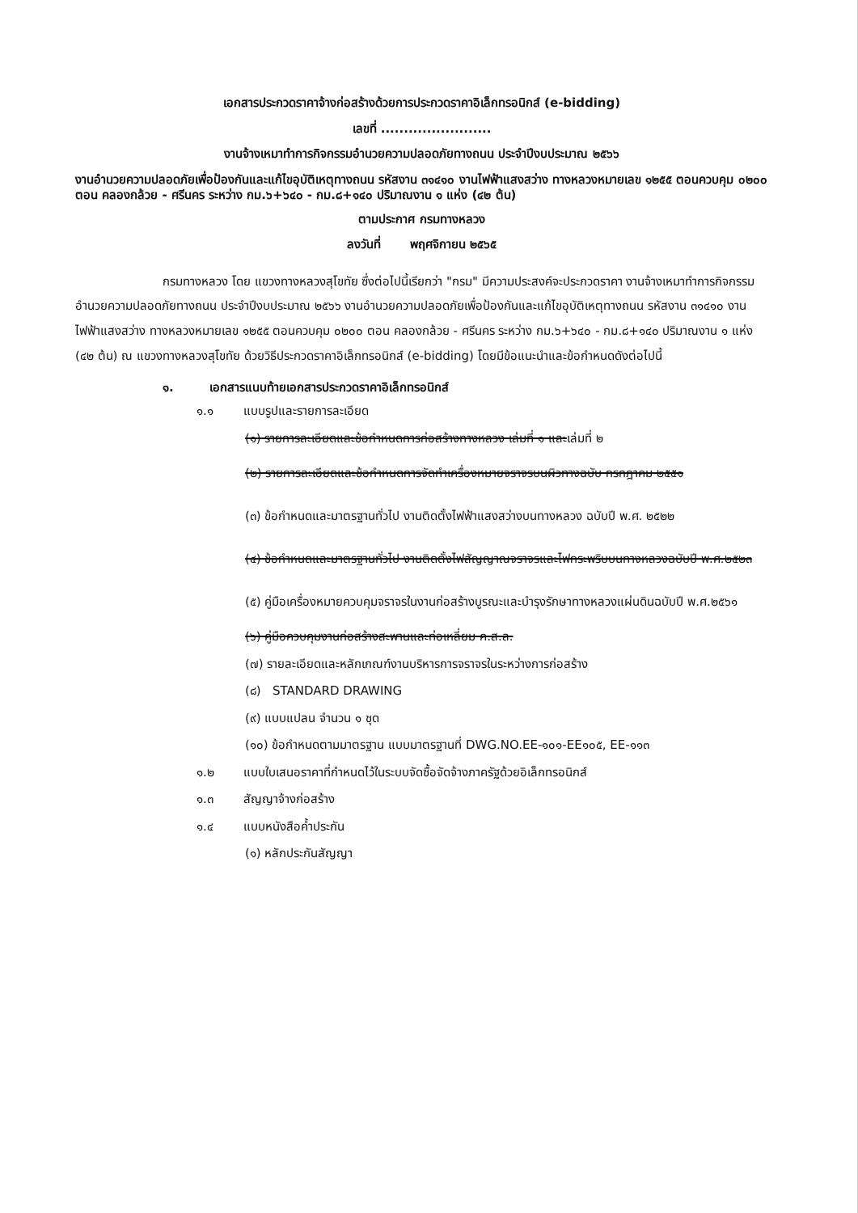เอกสารประกวดราคาจ้างก่อสร้างด้วยการประกวดราคาอิเล็กทรอนิกส์ (e-bidding)
เลขที่ ........................
งานจ้างเหมาทำการกิจกรรมอำนวยความปลอดภัยทางถนน ประจำปีงบประมาณ ๒๕๖๖
งานอำนวยความปลอดภัยเพื่อป้องกันและแก้ไขอุบัติเหตุทางถนน รหัสงาน ๓๑๔๑๐ งานไฟฟ้าแสงสว่าง ทางหลวงหมายเลข ๑๒๕๕ ตอนควบคุม ๐๒๐๐ ตอน คลองกล้วย - ศรีนคร ระหว่าง กม.๖+๖๔๐ - กม.๘+๑๔๐ ปริมาณงาน ๑ แห่ง (๔๒ ต้น)
ตามประกาศ กรมทางหลวง
ลงวันที่ พฤศจิกายน ๒๕๖๕
กรมทางหลวง โดย แขวงทางหลวงสุโขทัย ซึ่งต่อไปนี้เรียกว่า "กรม" มีความประสงค์จะประกวดราคา งานจ้างเหมาทำการกิจกรรมอำนวยความปลอดภัยทางถนน ประจำปีงบประมาณ ๒๕๖๖ งานอำนวยความปลอดภัยเพื่อป้องกันและแก้ไขอุบัติเหตุทางถนน รหัสงาน ๓๑๔๑๐ งานไฟฟ้าแสงสว่าง ทางหลวงหมายเลข ๑๒๕๕ ตอนควบคุม ๐๒๐๐ ตอน คลองกล้วย - ศรีนคร ระหว่าง กม.๖+๖๔๐ - กม.๘+๑๔๐ ปริมาณงาน ๑ แห่ง (๔๒ ต้น) ณ แขวงทางหลวงสุโขทัย ด้วยวิธีประกวดราคาอิเล็กทรอนิกส์ (e-bidding) โดยมีข้อแนะนำและข้อกำหนดดังต่อไปนี้
๑. เอกสารแนบท้ายเอกสารประกวดราคาอิเล็กทรอนิกส์
๑.๑ แบบรูปและรายการละเอียด
(๑) รายการละเอียดและข้อกำหนดการก่อสร้างทางหลวง เล่มที่ ๑ และเล่มที่ ๒
(๒) รายการละเอียดและข้อกำหนดการจัดทำเครื่องหมายจราจรบนผิวทางฉบับ กรกฎาคม ๒๕๕๑
(๓) ข้อกำหนดและมาตรฐานทั่วไป งานติดตั้งไฟฟ้าแสงสว่างบนทางหลวง ฉบับปี พ.ศ. ๒๕๒๒
(๔) ข้อกำหนดและมาตรฐานทั่วไป งานติดตั้งไฟสัญญาณจราจรและไฟกระพริบบนทางหลวงฉบับปี พ.ศ.๒๕๒๓
(๕) คู่มือเครื่องหมายควบคุมจราจรในงานก่อสร้างบูรณะและบำรุงรักษาทางหลวงแผ่นดินฉบับปี พ.ศ.๒๕๖๑
(๖) คู่มือควบคุมงานก่อสร้างสะพานและท่อเหลี่ยม ค.ส.ล.
(๗) รายละเอียดและหลักเกณฑ์งานบริหารการจราจรในระหว่างการก่อสร้าง
(๘) STANDARD DRAWING
(๙) แบบแปลน จำนวน ๑ ชุด
(๑๐) ข้อกำหนดตามมาตรฐาน แบบมาตรฐานที่ DWG.NO.EE-๑๐๑-EE๑๐๕, EE-๑๑๓
๑.๒ แบบใบเสนอราคาที่กำหนดไว้ในระบบจัดซื้อจัดจ้างภาครัฐด้วยอิเล็กทรอนิกส์
๑.๓ สัญญาจ้างก่อสร้าง
๑.๔ แบบหนังสือค้ำประกัน
(๑) หลักประกันสัญญา